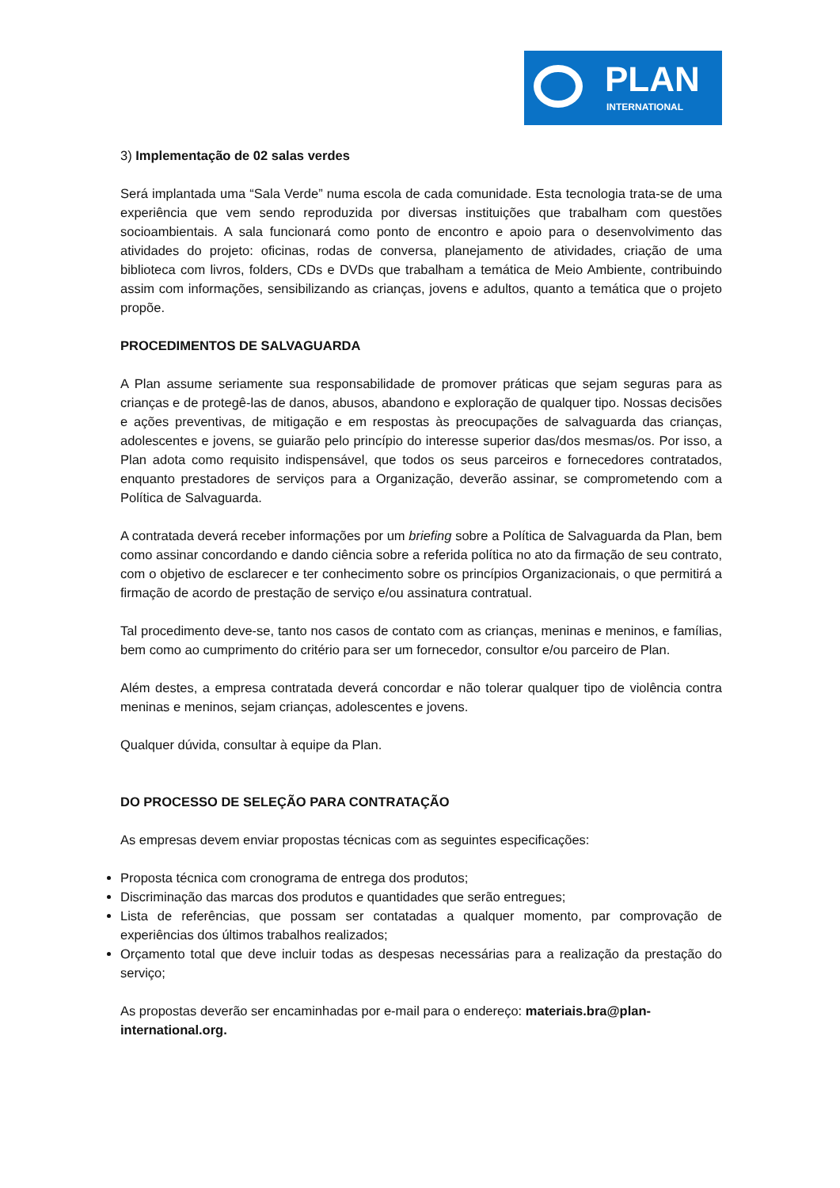PLAN
INTERNATIONAL
3) Implementação de 02 salas verdes
Será implantada uma “Sala Verde” numa escola de cada comunidade. Esta tecnologia trata-se de uma experiência que vem sendo reproduzida por diversas instituições que trabalham com questões socioambientais. A sala funcionará como ponto de encontro e apoio para o desenvolvimento das atividades do projeto: oficinas, rodas de conversa, planejamento de atividades, criação de uma biblioteca com livros, folders, CDs e DVDs que trabalham a temática de Meio Ambiente, contribuindo assim com informações, sensibilizando as crianças, jovens e adultos, quanto a temática que o projeto propõe.
PROCEDIMENTOS DE SALVAGUARDA
A Plan assume seriamente sua responsabilidade de promover práticas que sejam seguras para as crianças e de protegê-las de danos, abusos, abandono e exploração de qualquer tipo. Nossas decisões e ações preventivas, de mitigação e em respostas às preocupações de salvaguarda das crianças, adolescentes e jovens, se guiarão pelo princípio do interesse superior das/dos mesmas/os. Por isso, a Plan adota como requisito indispensável, que todos os seus parceiros e fornecedores contratados, enquanto prestadores de serviços para a Organização, deverão assinar, se comprometendo com a Política de Salvaguarda.
A contratada deverá receber informações por um briefing sobre a Política de Salvaguarda da Plan, bem como assinar concordando e dando ciência sobre a referida política no ato da firmação de seu contrato, com o objetivo de esclarecer e ter conhecimento sobre os princípios Organizacionais, o que permitirá a firmação de acordo de prestação de serviço e/ou assinatura contratual.
Tal procedimento deve-se, tanto nos casos de contato com as crianças, meninas e meninos, e famílias, bem como ao cumprimento do critério para ser um fornecedor, consultor e/ou parceiro de Plan.
Além destes, a empresa contratada deverá concordar e não tolerar qualquer tipo de violência contra meninas e meninos, sejam crianças, adolescentes e jovens.
Qualquer dúvida, consultar à equipe da Plan.
DO PROCESSO DE SELEÇÃO PARA CONTRATAÇÃO
As empresas devem enviar propostas técnicas com as seguintes especificações:
Proposta técnica com cronograma de entrega dos produtos;
Discriminação das marcas dos produtos e quantidades que serão entregues;
Lista de referências, que possam ser contatadas a qualquer momento, par comprovação de experiências dos últimos trabalhos realizados;
Orçamento total que deve incluir todas as despesas necessárias para a realização da prestação do serviço;
As propostas deverão ser encaminhadas por e-mail para o endereço: materiais.bra@plan-international.org.